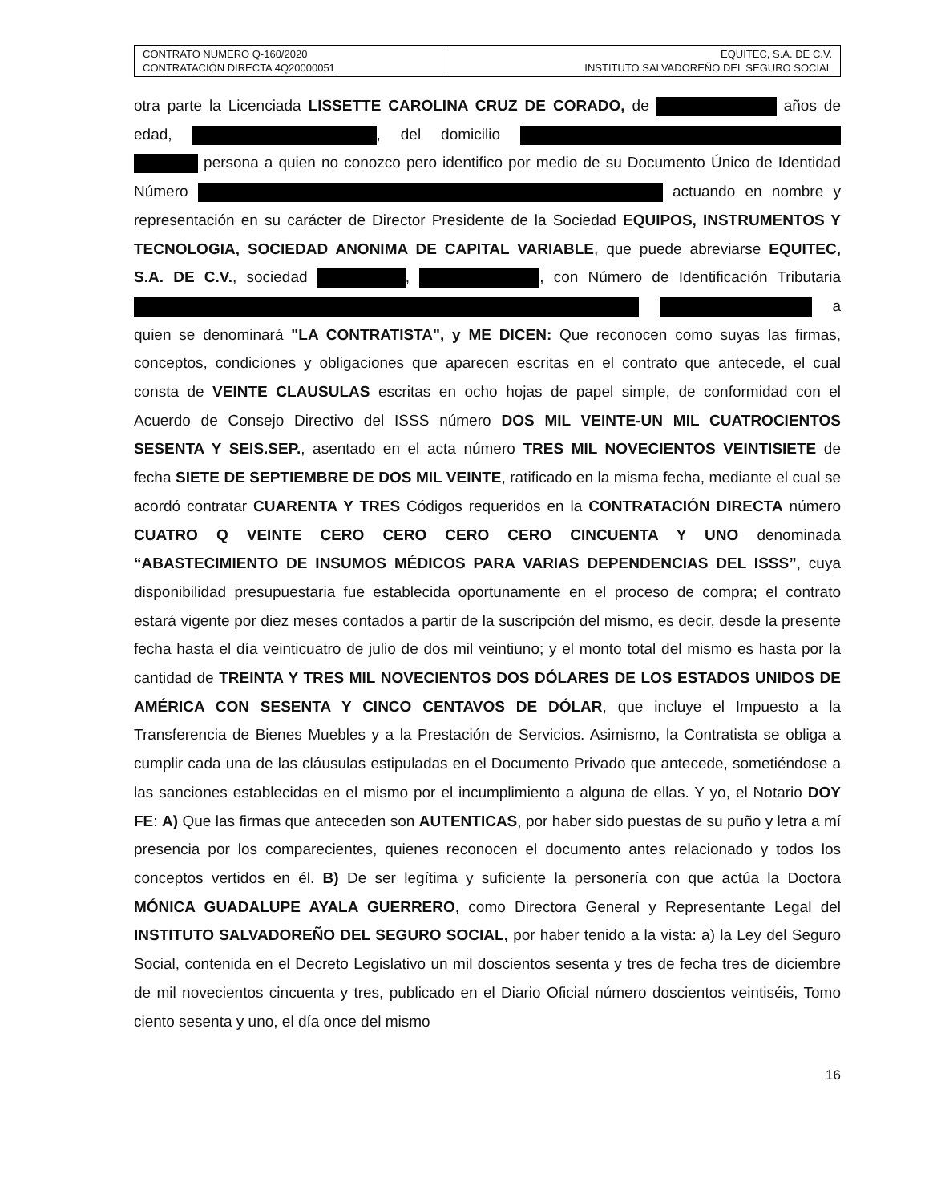| CONTRATO NUMERO Q-160/2020 CONTRATACIÓN DIRECTA 4Q20000051 | EQUITEC, S.A. DE C.V. INSTITUTO SALVADOREÑO DEL SEGURO SOCIAL |
otra parte la Licenciada LISSETTE CAROLINA CRUZ DE CORADO, de años de edad, , del domicilio persona a quien no conozco pero identifico por medio de su Documento Único de Identidad Número actuando en nombre y representación en su carácter de Director Presidente de la Sociedad EQUIPOS, INSTRUMENTOS Y TECNOLOGIA, SOCIEDAD ANONIMA DE CAPITAL VARIABLE, que puede abreviarse EQUITEC, S.A. DE C.V., sociedad , , con Número de Identificación Tributaria a quien se denominará "LA CONTRATISTA", y ME DICEN: Que reconocen como suyas las firmas, conceptos, condiciones y obligaciones que aparecen escritas en el contrato que antecede, el cual consta de VEINTE CLAUSULAS escritas en ocho hojas de papel simple, de conformidad con el Acuerdo de Consejo Directivo del ISSS número DOS MIL VEINTE-UN MIL CUATROCIENTOS SESENTA Y SEIS.SEP., asentado en el acta número TRES MIL NOVECIENTOS VEINTISIETE de fecha SIETE DE SEPTIEMBRE DE DOS MIL VEINTE, ratificado en la misma fecha, mediante el cual se acordó contratar CUARENTA Y TRES Códigos requeridos en la CONTRATACIÓN DIRECTA número CUATRO Q VEINTE CERO CERO CERO CERO CINCUENTA Y UNO denominada “ABASTECIMIENTO DE INSUMOS MÉDICOS PARA VARIAS DEPENDENCIAS DEL ISSS”, cuya disponibilidad presupuestaria fue establecida oportunamente en el proceso de compra; el contrato estará vigente por diez meses contados a partir de la suscripción del mismo, es decir, desde la presente fecha hasta el día veinticuatro de julio de dos mil veintiuno; y el monto total del mismo es hasta por la cantidad de TREINTA Y TRES MIL NOVECIENTOS DOS DÓLARES DE LOS ESTADOS UNIDOS DE AMÉRICA CON SESENTA Y CINCO CENTAVOS DE DÓLAR, que incluye el Impuesto a la Transferencia de Bienes Muebles y a la Prestación de Servicios. Asimismo, la Contratista se obliga a cumplir cada una de las cláusulas estipuladas en el Documento Privado que antecede, sometiéndose a las sanciones establecidas en el mismo por el incumplimiento a alguna de ellas. Y yo, el Notario DOY FE: A) Que las firmas que anteceden son AUTENTICAS, por haber sido puestas de su puño y letra a mí presencia por los comparecientes, quienes reconocen el documento antes relacionado y todos los conceptos vertidos en él. B) De ser legítima y suficiente la personería con que actúa la Doctora MÓNICA GUADALUPE AYALA GUERRERO, como Directora General y Representante Legal del INSTITUTO SALVADOREÑO DEL SEGURO SOCIAL, por haber tenido a la vista: a) la Ley del Seguro Social, contenida en el Decreto Legislativo un mil doscientos sesenta y tres de fecha tres de diciembre de mil novecientos cincuenta y tres, publicado en el Diario Oficial número doscientos veintiséis, Tomo ciento sesenta y uno, el día once del mismo
16